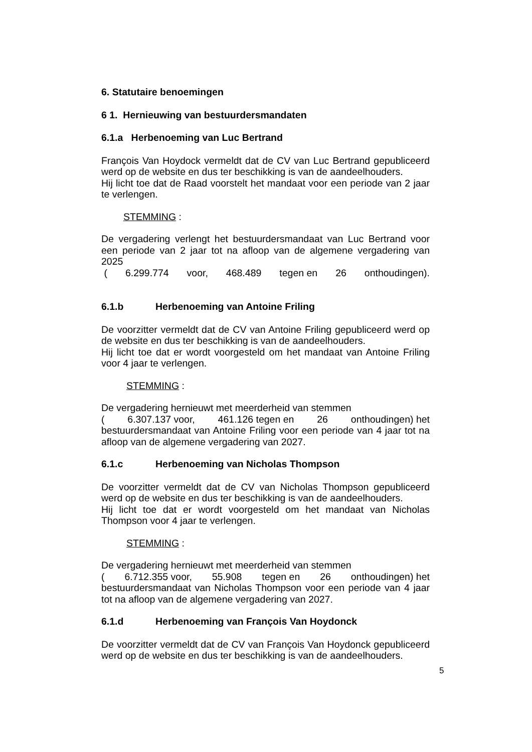6. Statutaire benoemingen
6 1. Hernieuwing van bestuurdersmandaten
6.1.a Herbenoeming van Luc Bertrand
François Van Hoydock vermeldt dat de CV van Luc Bertrand gepubliceerd werd op de website en dus ter beschikking is van de aandeelhouders.
Hij licht toe dat de Raad voorstelt het mandaat voor een periode van 2 jaar te verlengen.
STEMMING :
De vergadering verlengt het bestuurdersmandaat van Luc Bertrand voor een periode van 2 jaar tot na afloop van de algemene vergadering van 2025
(6.299.774 voor, 468.489 tegen en 26 onthoudingen).
6.1.b Herbenoeming van Antoine Friling
De voorzitter vermeldt dat de CV van Antoine Friling gepubliceerd werd op de website en dus ter beschikking is van de aandeelhouders.
Hij licht toe dat er wordt voorgesteld om het mandaat van Antoine Friling voor 4 jaar te verlengen.
STEMMING :
De vergadering hernieuwt met meerderheid van stemmen
(6.307.137 voor, 461.126 tegen en 26 onthoudingen) het
bestuurdersmandaat van Antoine Friling voor een periode van 4 jaar tot na afloop van de algemene vergadering van 2027.
6.1.c Herbenoeming van Nicholas Thompson
De voorzitter vermeldt dat de CV van Nicholas Thompson gepubliceerd werd op de website en dus ter beschikking is van de aandeelhouders.
Hij licht toe dat er wordt voorgesteld om het mandaat van Nicholas Thompson voor 4 jaar te verlengen.
STEMMING :
De vergadering hernieuwt met meerderheid van stemmen
(6.712.355 voor, 55.908 tegen en 26 onthoudingen) het
bestuurdersmandaat van Nicholas Thompson voor een periode van 4 jaar tot na afloop van de algemene vergadering van 2027.
6.1.d Herbenoeming van François Van Hoydonck
De voorzitter vermeldt dat de CV van François Van Hoydonck gepubliceerd werd op de website en dus ter beschikking is van de aandeelhouders.
5